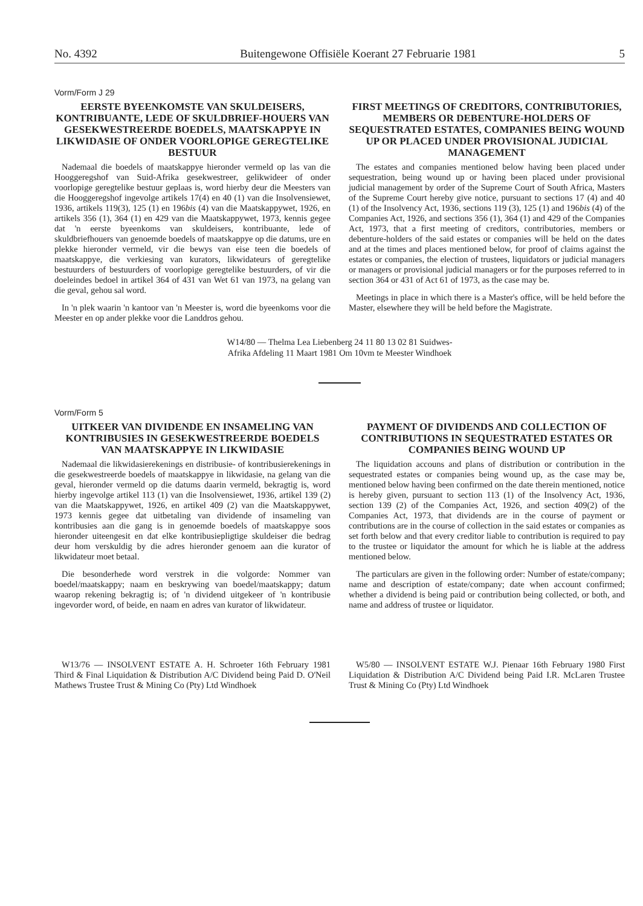No. 4392 Buitengewone Offisiële Koerant 27 Februarie 1981 5
Vorm/Form J 29
EERSTE BYEENKOMSTE VAN SKULDEISERS, KONTRIBUANTE, LEDE OF SKULDBRIEF-HOUERS VAN GESEKWESTREERDE BOEDELS, MAATSKAPPYE IN LIKWIDASIE OF ONDER VOORLOPIGE GEREGTELIKE BESTUUR
Nademaal die boedels of maatskappye hieronder vermeld op las van die Hooggeregshof van Suid-Afrika gesekwestreer, gelikwideer of onder voorlopige geregtelike bestuur geplaas is, word hierby deur die Meesters van die Hooggeregshof ingevolge artikels 17(4) en 40 (1) van die Insolvensiewet, 1936, artikels 119(3), 125 (1) en 196bis (4) van die Maatskappywet, 1926, en artikels 356 (1), 364 (1) en 429 van die Maatskappywet, 1973, kennis gegee dat 'n eerste byeenkoms van skuldeisers, kontribuante, lede of skuldbriefhouers van genoemde boedels of maatskappye op die datums, ure en plekke hieronder vermeld, vir die bewys van eise teen die boedels of maatskappye, die verkiesing van kurators, likwidateurs of geregtelike bestuurders of bestuurders of voorlopige geregtelike bestuurders, of vir die doeleindes bedoel in artikel 364 of 431 van Wet 61 van 1973, na gelang van die geval, gehou sal word.
In 'n plek waarin 'n kantoor van 'n Meester is, word die byeenkoms voor die Meester en op ander plekke voor die Landdros gehou.
FIRST MEETINGS OF CREDITORS, CONTRIBUTORIES, MEMBERS OR DEBENTURE-HOLDERS OF SEQUESTRATED ESTATES, COMPANIES BEING WOUND UP OR PLACED UNDER PROVISIONAL JUDICIAL MANAGEMENT
The estates and companies mentioned below having been placed under sequestration, being wound up or having been placed under provisional judicial management by order of the Supreme Court of South Africa, Masters of the Supreme Court hereby give notice, pursuant to sections 17 (4) and 40 (1) of the Insolvency Act, 1936, sections 119 (3), 125 (1) and 196bis (4) of the Companies Act, 1926, and sections 356 (1), 364 (1) and 429 of the Companies Act, 1973, that a first meeting of creditors, contributories, members or debenture-holders of the said estates or companies will be held on the dates and at the times and places mentioned below, for proof of claims against the estates or companies, the election of trustees, liquidators or judicial managers or managers or provisional judicial managers or for the purposes referred to in section 364 or 431 of Act 61 of 1973, as the case may be.
Meetings in place in which there is a Master's office, will be held before the Master, elsewhere they will be held before the Magistrate.
W14/80 — Thelma Lea Liebenberg 24 11 80 13 02 81 Suidwes-
Afrika Afdeling 11 Maart 1981 Om 10vm te Meester Windhoek
Vorm/Form 5
UITKEER VAN DIVIDENDE EN INSAMELING VAN KONTRIBUSIES IN GESEKWESTREERDE BOEDELS VAN MAATSKAPPYE IN LIKWIDASIE
Nademaal die likwidasierekenings en distribusie- of kontribusierekenings in die gesekwestreerde boedels of maatskappye in likwidasie, na gelang van die geval, hieronder vermeld op die datums daarin vermeld, bekragtig is, word hierby ingevolge artikel 113 (1) van die Insolvensiewet, 1936, artikel 139 (2) van die Maatskappywet, 1926, en artikel 409 (2) van die Maatskappywet, 1973 kennis gegee dat uitbetaling van dividende of insameling van kontribusies aan die gang is in genoemde boedels of maatskappye soos hieronder uiteengesit en dat elke kontribusiepligtige skuldeiser die bedrag deur hom verskuldig by die adres hieronder genoem aan die kurator of likwidateur moet betaal.
Die besonderhede word verstrek in die volgorde: Nommer van boedel/maatskappy; naam en beskrywing van boedel/maatskappy; datum waarop rekening bekragtig is; of 'n dividend uitgekeer of 'n kontribusie ingevorder word, of beide, en naam en adres van kurator of likwidateur.
PAYMENT OF DIVIDENDS AND COLLECTION OF CONTRIBUTIONS IN SEQUESTRATED ESTATES OR COMPANIES BEING WOUND UP
The liquidation accouns and plans of distribution or contribution in the sequestrated estates or companies being wound up, as the case may be, mentioned below having been confirmed on the date therein mentioned, notice is hereby given, pursuant to section 113 (1) of the Insolvency Act, 1936, section 139 (2) of the Companies Act, 1926, and section 409(2) of the Companies Act, 1973, that dividends are in the course of payment or contributions are in the course of collection in the said estates or companies as set forth below and that every creditor liable to contribution is required to pay to the trustee or liquidator the amount for which he is liable at the address mentioned below.
The particulars are given in the following order: Number of estate/company; name and description of estate/company; date when account confirmed; whether a dividend is being paid or contribution being collected, or both, and name and address of trustee or liquidator.
W13/76 — INSOLVENT ESTATE A. H. Schroeter 16th February 1981 Third & Final Liquidation & Distribution A/C Dividend being Paid D. O'Neil Mathews Trustee Trust & Mining Co (Pty) Ltd Windhoek
W5/80 — INSOLVENT ESTATE W.J. Pienaar 16th February 1980 First Liquidation & Distribution A/C Dividend being Paid I.R. McLaren Trustee Trust & Mining Co (Pty) Ltd Windhoek